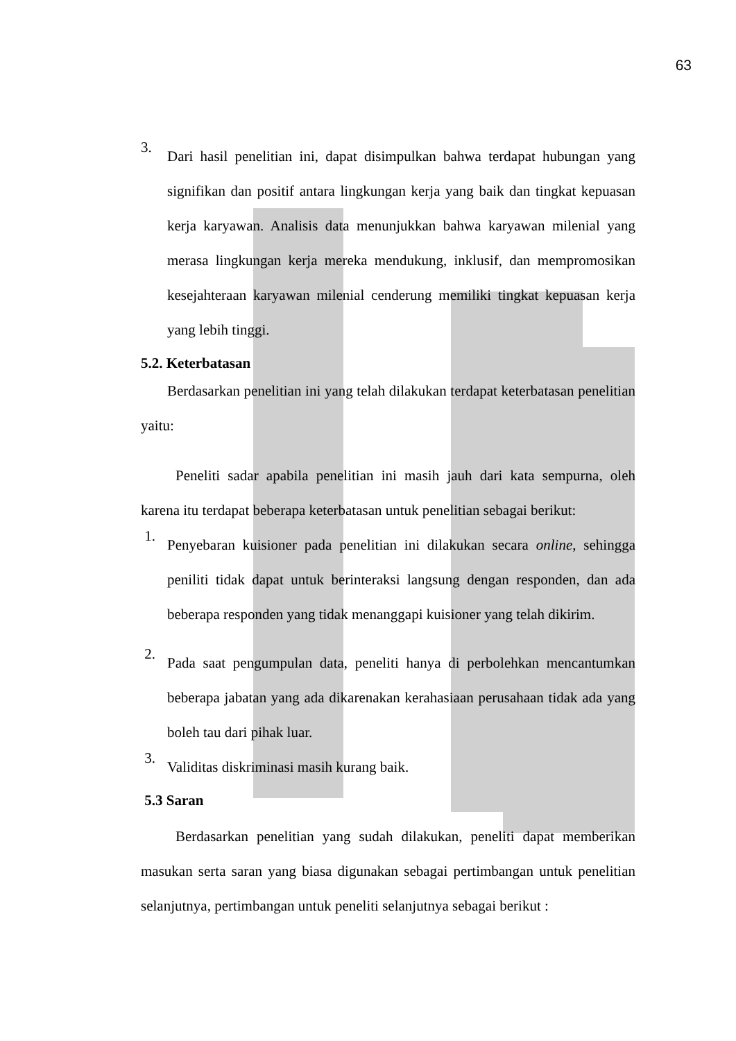63
3. Dari hasil penelitian ini, dapat disimpulkan bahwa terdapat hubungan yang signifikan dan positif antara lingkungan kerja yang baik dan tingkat kepuasan kerja karyawan. Analisis data menunjukkan bahwa karyawan milenial yang merasa lingkungan kerja mereka mendukung, inklusif, dan mempromosikan kesejahteraan karyawan milenial cenderung memiliki tingkat kepuasan kerja yang lebih tinggi.
5.2. Keterbatasan
Berdasarkan penelitian ini yang telah dilakukan terdapat keterbatasan penelitian yaitu:
Peneliti sadar apabila penelitian ini masih jauh dari kata sempurna, oleh karena itu terdapat beberapa keterbatasan untuk penelitian sebagai berikut:
1. Penyebaran kuisioner pada penelitian ini dilakukan secara online, sehingga peniliti tidak dapat untuk berinteraksi langsung dengan responden, dan ada beberapa responden yang tidak menanggapi kuisioner yang telah dikirim.
2. Pada saat pengumpulan data, peneliti hanya di perbolehkan mencantumkan beberapa jabatan yang ada dikarenakan kerahasiaan perusahaan tidak ada yang boleh tau dari pihak luar.
3. Validitas diskriminasi masih kurang baik.
5.3 Saran
Berdasarkan penelitian yang sudah dilakukan, peneliti dapat memberikan masukan serta saran yang biasa digunakan sebagai pertimbangan untuk penelitian selanjutnya, pertimbangan untuk peneliti selanjutnya sebagai berikut :